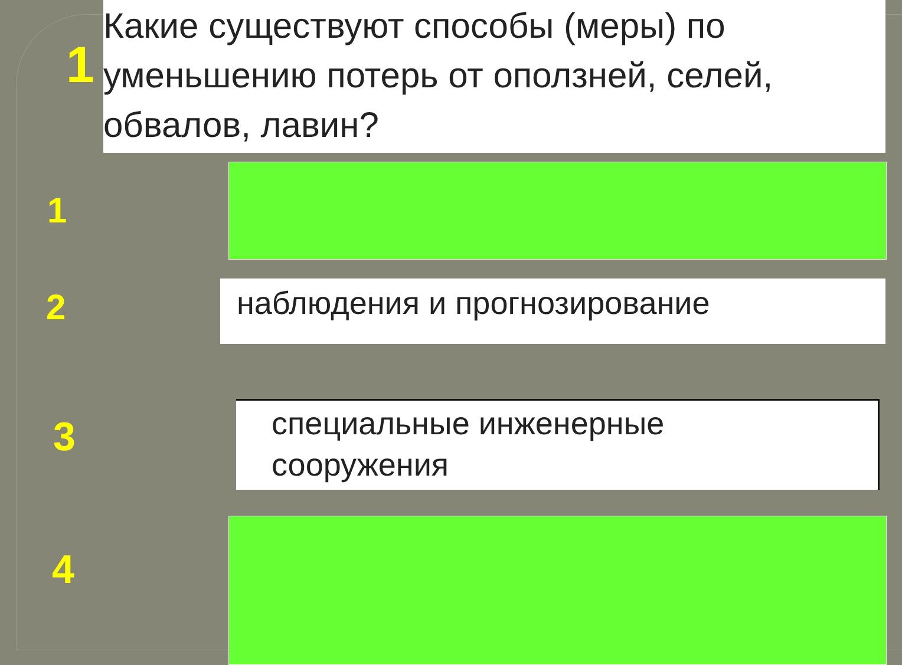1
Какие существуют способы (меры) по уменьшению потерь от оползней, селей, обвалов, лавин?
1
2 наблюдения и прогнозирование
3
специальные инженерные
сооружения
4